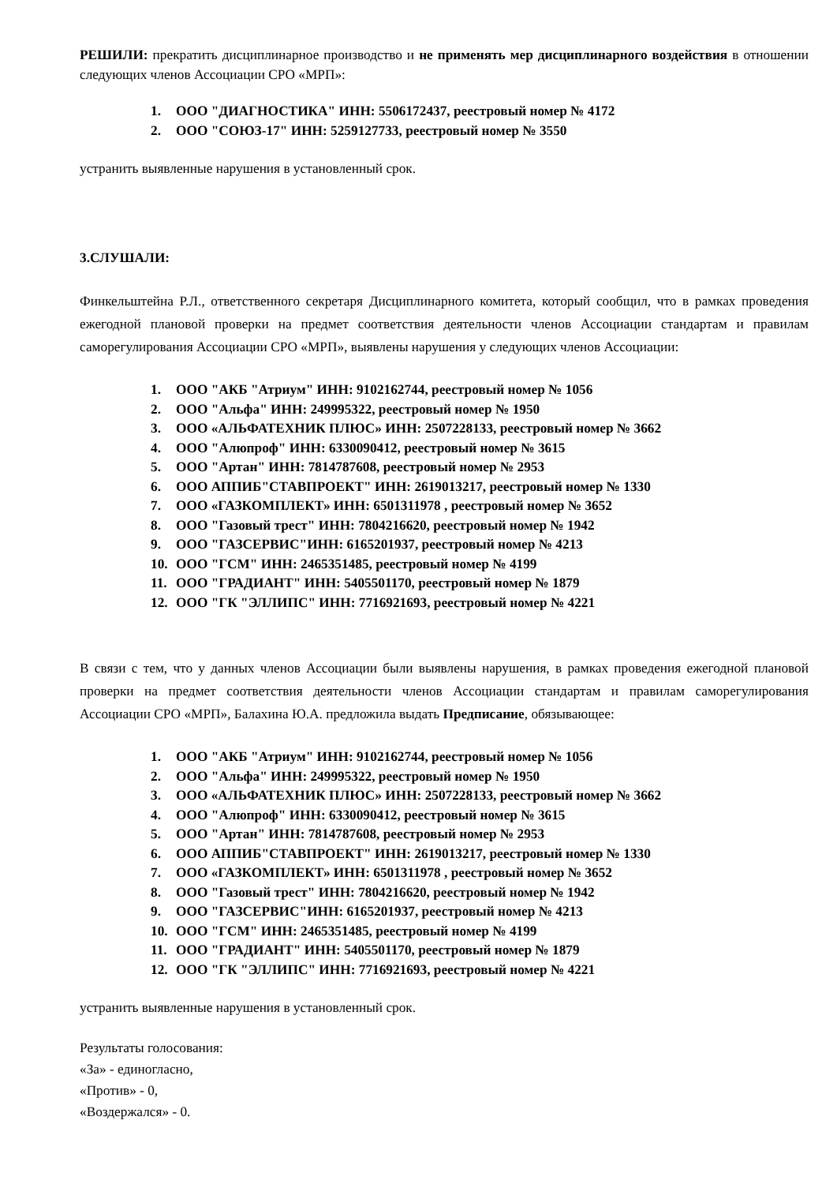РЕШИЛИ: прекратить дисциплинарное производство и не применять мер дисциплинарного воздействия в отношении следующих членов Ассоциации СРО «МРП»:
1. ООО "ДИАГНОСТИКА" ИНН: 5506172437, реестровый номер № 4172
2. ООО "СОЮЗ-17" ИНН: 5259127733, реестровый номер № 3550
устранить выявленные нарушения в установленный срок.
3.СЛУШАЛИ:
Финкельштейна Р.Л., ответственного секретаря Дисциплинарного комитета, который сообщил, что в рамках проведения ежегодной плановой проверки на предмет соответствия деятельности членов Ассоциации стандартам и правилам саморегулирования Ассоциации СРО «МРП», выявлены нарушения у следующих членов Ассоциации:
1. ООО "АКБ "Атриум" ИНН: 9102162744, реестровый номер № 1056
2. ООО "Альфа" ИНН: 249995322, реестровый номер № 1950
3. ООО «АЛЬФАТЕХНИК ПЛЮС» ИНН: 2507228133, реестровый номер № 3662
4. ООО "Алюпроф" ИНН: 6330090412, реестровый номер № 3615
5. ООО "Артан" ИНН: 7814787608, реестровый номер № 2953
6. ООО АППИБ"СТАВПРОЕКТ" ИНН: 2619013217, реестровый номер № 1330
7. ООО «ГАЗКОМПЛЕКТ» ИНН: 6501311978 , реестровый номер № 3652
8. ООО "Газовый трест" ИНН: 7804216620, реестровый номер № 1942
9. ООО "ГАЗСЕРВИС"ИНН: 6165201937, реестровый номер № 4213
10. ООО "ГСМ" ИНН: 2465351485, реестровый номер № 4199
11. ООО "ГРАДИАНТ" ИНН: 5405501170, реестровый номер № 1879
12. ООО "ГК "ЭЛЛИПС" ИНН: 7716921693, реестровый номер № 4221
В связи с тем, что у данных членов Ассоциации были выявлены нарушения, в рамках проведения ежегодной плановой проверки на предмет соответствия деятельности членов Ассоциации стандартам и правилам саморегулирования Ассоциации СРО «МРП», Балахина Ю.А. предложила выдать Предписание, обязывающее:
1. ООО "АКБ "Атриум" ИНН: 9102162744, реестровый номер № 1056
2. ООО "Альфа" ИНН: 249995322, реестровый номер № 1950
3. ООО «АЛЬФАТЕХНИК ПЛЮС» ИНН: 2507228133, реестровый номер № 3662
4. ООО "Алюпроф" ИНН: 6330090412, реестровый номер № 3615
5. ООО "Артан" ИНН: 7814787608, реестровый номер № 2953
6. ООО АППИБ"СТАВПРОЕКТ" ИНН: 2619013217, реестровый номер № 1330
7. ООО «ГАЗКОМПЛЕКТ» ИНН: 6501311978 , реестровый номер № 3652
8. ООО "Газовый трест" ИНН: 7804216620, реестровый номер № 1942
9. ООО "ГАЗСЕРВИС"ИНН: 6165201937, реестровый номер № 4213
10. ООО "ГСМ" ИНН: 2465351485, реестровый номер № 4199
11. ООО "ГРАДИАНТ" ИНН: 5405501170, реестровый номер № 1879
12. ООО "ГК "ЭЛЛИПС" ИНН: 7716921693, реестровый номер № 4221
устранить выявленные нарушения в установленный срок.
Результаты голосования:
«За» - единогласно,
«Против» - 0,
«Воздержался» - 0.